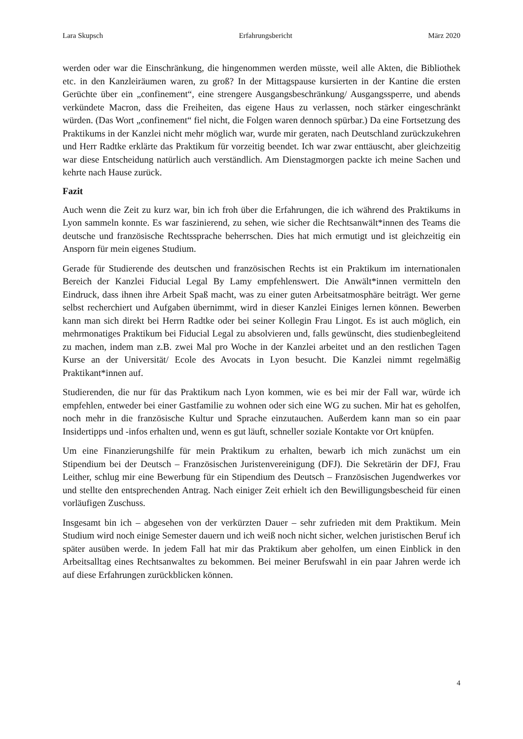Lara Skupsch Erfahrungsbericht März 2020
werden oder war die Einschränkung, die hingenommen werden müsste, weil alle Akten, die Bibliothek etc. in den Kanzleiräumen waren, zu groß? In der Mittagspause kursierten in der Kantine die ersten Gerüchte über ein „confinement“, eine strengere Ausgangsbeschränkung/ Ausgangssperre, und abends verkündete Macron, dass die Freiheiten, das eigene Haus zu verlassen, noch stärker eingeschränkt würden. (Das Wort „confinement“ fiel nicht, die Folgen waren dennoch spürbar.) Da eine Fortsetzung des Praktikums in der Kanzlei nicht mehr möglich war, wurde mir geraten, nach Deutschland zurückzukehren und Herr Radtke erklärte das Praktikum für vorzeitig beendet. Ich war zwar enttäuscht, aber gleichzeitig war diese Entscheidung natürlich auch verständlich. Am Dienstagmorgen packte ich meine Sachen und kehrte nach Hause zurück.
Fazit
Auch wenn die Zeit zu kurz war, bin ich froh über die Erfahrungen, die ich während des Praktikums in Lyon sammeln konnte. Es war faszinierend, zu sehen, wie sicher die Rechtsanwält*innen des Teams die deutsche und französische Rechtssprache beherrschen. Dies hat mich ermutigt und ist gleichzeitig ein Ansporn für mein eigenes Studium.
Gerade für Studierende des deutschen und französischen Rechts ist ein Praktikum im internationalen Bereich der Kanzlei Fiducial Legal By Lamy empfehlenswert. Die Anwält*innen vermitteln den Eindruck, dass ihnen ihre Arbeit Spaß macht, was zu einer guten Arbeitsatmosphäre beiträgt. Wer gerne selbst recherchiert und Aufgaben übernimmt, wird in dieser Kanzlei Einiges lernen können. Bewerben kann man sich direkt bei Herrn Radtke oder bei seiner Kollegin Frau Lingot. Es ist auch möglich, ein mehrmonatiges Praktikum bei Fiducial Legal zu absolvieren und, falls gewünscht, dies studienbegleitend zu machen, indem man z.B. zwei Mal pro Woche in der Kanzlei arbeitet und an den restlichen Tagen Kurse an der Universität/ Ecole des Avocats in Lyon besucht. Die Kanzlei nimmt regelmäßig Praktikant*innen auf.
Studierenden, die nur für das Praktikum nach Lyon kommen, wie es bei mir der Fall war, würde ich empfehlen, entweder bei einer Gastfamilie zu wohnen oder sich eine WG zu suchen. Mir hat es geholfen, noch mehr in die französische Kultur und Sprache einzutauchen. Außerdem kann man so ein paar Insidertipps und -infos erhalten und, wenn es gut läuft, schneller soziale Kontakte vor Ort knüpfen.
Um eine Finanzierungshilfe für mein Praktikum zu erhalten, bewarb ich mich zunächst um ein Stipendium bei der Deutsch – Französischen Juristenvereinigung (DFJ). Die Sekretärin der DFJ, Frau Leither, schlug mir eine Bewerbung für ein Stipendium des Deutsch – Französischen Jugendwerkes vor und stellte den entsprechenden Antrag. Nach einiger Zeit erhielt ich den Bewilligungsbescheid für einen vorläufigen Zuschuss.
Insgesamt bin ich – abgesehen von der verkürzten Dauer – sehr zufrieden mit dem Praktikum. Mein Studium wird noch einige Semester dauern und ich weiß noch nicht sicher, welchen juristischen Beruf ich später ausüben werde. In jedem Fall hat mir das Praktikum aber geholfen, um einen Einblick in den Arbeitsalltag eines Rechtsanwaltes zu bekommen. Bei meiner Berufswahl in ein paar Jahren werde ich auf diese Erfahrungen zurückblicken können.
4